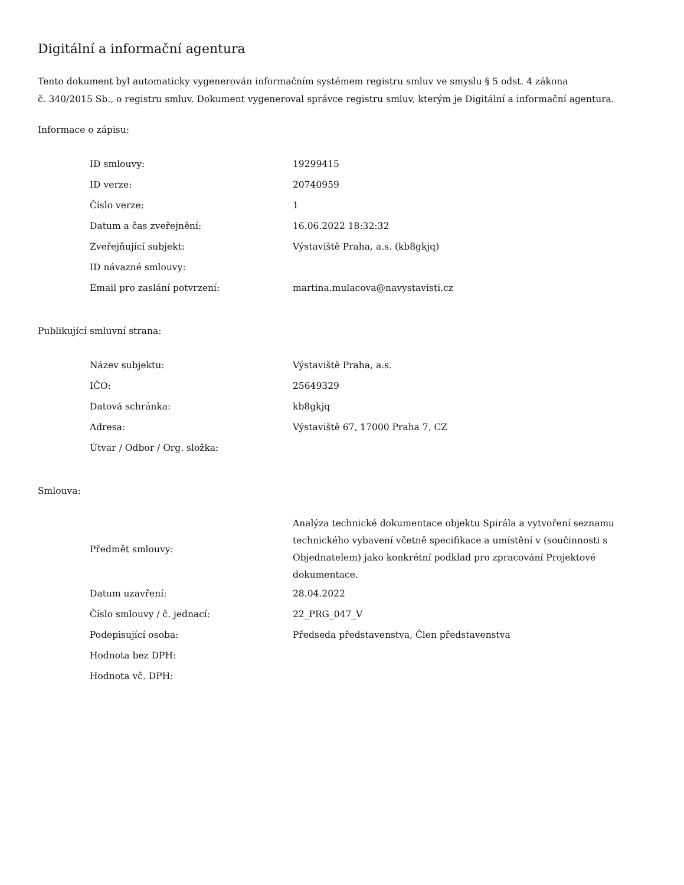Digitální a informační agentura
Tento dokument byl automaticky vygenerován informačním systémem registru smluv ve smyslu § 5 odst. 4 zákona
č. 340/2015 Sb., o registru smluv. Dokument vygeneroval správce registru smluv, kterým je Digitální a informační agentura.
Informace o zápisu:
| ID smlouvy: | 19299415 |
| ID verze: | 20740959 |
| Číslo verze: | 1 |
| Datum a čas zveřejnění: | 16.06.2022 18:32:32 |
| Zveřejňující subjekt: | Výstaviště Praha, a.s. (kb8gkjq) |
| ID návazné smlouvy: | |
| Email pro zaslání potvrzení: | martina.mulacova@navystavisti.cz |
Publikující smluvní strana:
| Název subjektu: | Výstaviště Praha, a.s. |
| IČO: | 25649329 |
| Datová schránka: | kb8gkjq |
| Adresa: | Výstaviště 67, 17000 Praha 7, CZ |
| Útvar / Odbor / Org. složka: | |
Smlouva:
| Předmět smlouvy: | Analýza technické dokumentace objektu Spirála a vytvoření seznamu technického vybavení včetně specifikace a umístění v (součinnosti s Objednatelem) jako konkrétní podklad pro zpracování Projektové dokumentace. |
| Datum uzavření: | 28.04.2022 |
| Číslo smlouvy / č. jednací: | 22_PRG_047_V |
| Podepisující osoba: | Předseda představenstva, Člen představenstva |
| Hodnota bez DPH: | |
| Hodnota vč. DPH: | |